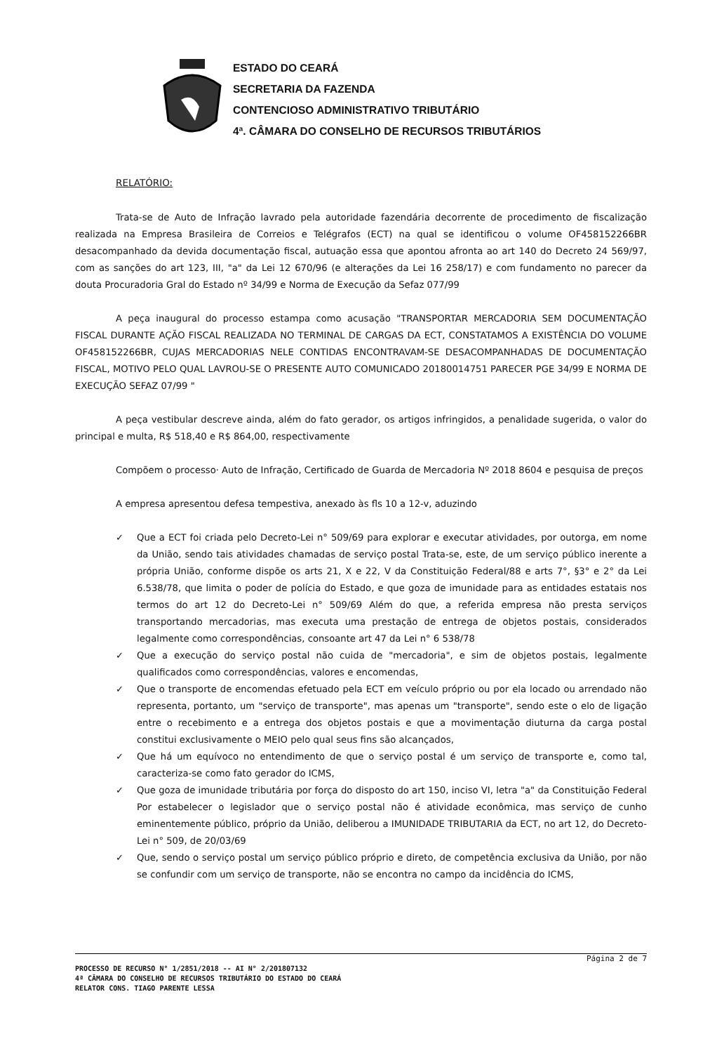ESTADO DO CEARÁ
SECRETARIA DA FAZENDA
CONTENCIOSO ADMINISTRATIVO TRIBUTÁRIO
4ª. CÂMARA DO CONSELHO DE RECURSOS TRIBUTÁRIOS
RELATÓRIO:
Trata-se de Auto de Infração lavrado pela autoridade fazendária decorrente de procedimento de fiscalização realizada na Empresa Brasileira de Correios e Telégrafos (ECT) na qual se identificou o volume OF458152266BR desacompanhado da devida documentação fiscal, autuação essa que apontou afronta ao art 140 do Decreto 24 569/97, com as sanções do art 123, III, "a" da Lei 12 670/96 (e alterações da Lei 16 258/17) e com fundamento no parecer da douta Procuradoria Gral do Estado nº 34/99 e Norma de Execução da Sefaz 077/99
A peça inaugural do processo estampa como acusação "TRANSPORTAR MERCADORIA SEM DOCUMENTAÇÃO FISCAL DURANTE AÇÃO FISCAL REALIZADA NO TERMINAL DE CARGAS DA ECT, CONSTATAMOS A EXISTÊNCIA DO VOLUME OF458152266BR, CUJAS MERCADORIAS NELE CONTIDAS ENCONTRAVAM-SE DESACOMPANHADAS DE DOCUMENTAÇÃO FISCAL, MOTIVO PELO QUAL LAVROU-SE O PRESENTE AUTO COMUNICADO 20180014751 PARECER PGE 34/99 E NORMA DE EXECUÇÃO SEFAZ 07/99 "
A peça vestibular descreve ainda, além do fato gerador, os artigos infringidos, a penalidade sugerida, o valor do principal e multa, R$ 518,40 e R$ 864,00, respectivamente
Compõem o processo· Auto de Infração, Certificado de Guarda de Mercadoria Nº 2018 8604 e pesquisa de preços
A empresa apresentou defesa tempestiva, anexado às fls 10 a 12-v, aduzindo
✓ Que a ECT foi criada pelo Decreto-Lei n° 509/69 para explorar e executar atividades, por outorga, em nome da União, sendo tais atividades chamadas de serviço postal Trata-se, este, de um serviço público inerente a própria União, conforme dispõe os arts 21, X e 22, V da Constituição Federal/88 e arts 7°, §3° e 2° da Lei 6.538/78, que limita o poder de polícia do Estado, e que goza de imunidade para as entidades estatais nos termos do art 12 do Decreto-Lei n° 509/69 Além do que, a referida empresa não presta serviços transportando mercadorias, mas executa uma prestação de entrega de objetos postais, considerados legalmente como correspondências, consoante art 47 da Lei n° 6 538/78
✓ Que a execução do serviço postal não cuida de "mercadoria", e sim de objetos postais, legalmente qualificados como correspondências, valores e encomendas,
✓ Que o transporte de encomendas efetuado pela ECT em veículo próprio ou por ela locado ou arrendado não representa, portanto, um "serviço de transporte", mas apenas um "transporte", sendo este o elo de ligação entre o recebimento e a entrega dos objetos postais e que a movimentação diuturna da carga postal constitui exclusivamente o MEIO pelo qual seus fins são alcançados,
✓ Que há um equívoco no entendimento de que o serviço postal é um serviço de transporte e, como tal, caracteriza-se como fato gerador do ICMS,
✓ Que goza de imunidade tributária por força do disposto do art 150, inciso VI, letra "a" da Constituição Federal Por estabelecer o legislador que o serviço postal não é atividade econômica, mas serviço de cunho eminentemente público, próprio da União, deliberou a IMUNIDADE TRIBUTARIA da ECT, no art 12, do Decreto-Lei n° 509, de 20/03/69
✓ Que, sendo o serviço postal um serviço público próprio e direto, de competência exclusiva da União, por não se confundir com um serviço de transporte, não se encontra no campo da incidência do ICMS,
Página 2 de 7
PROCESSO DE RECURSO N° 1/2851/2018 -- AI N° 2/201807132
4ª CÂMARA DO CONSELHO DE RECURSOS TRIBUTÁRIO DO ESTADO DO CEARÁ
RELATOR CONS. TIAGO PARENTE LESSA